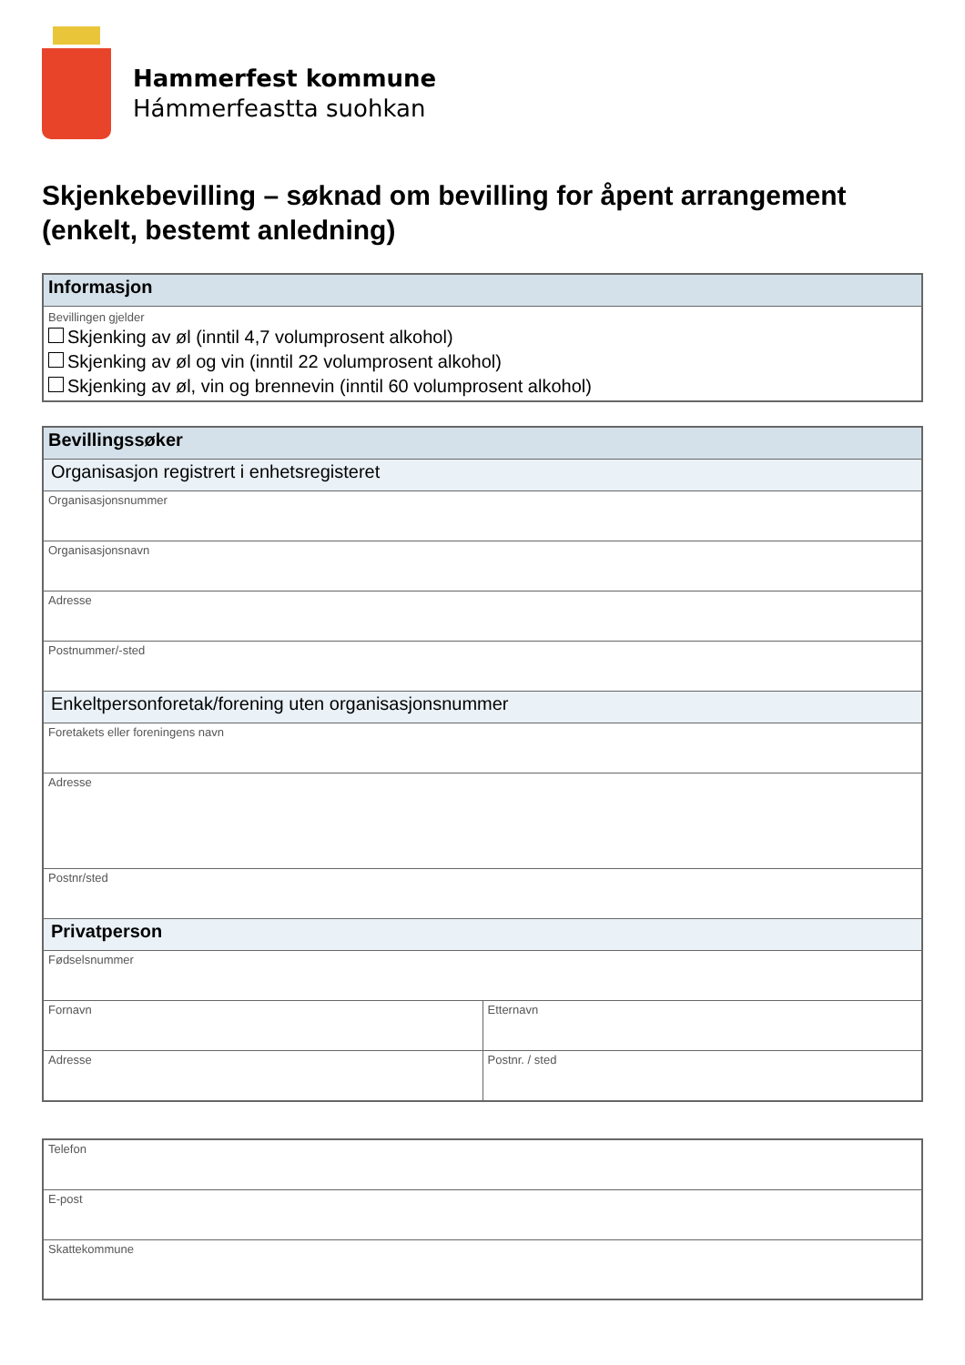Hammerfest kommune
Hámmerfeastta suohkan
Skjenkebevilling – søknad om bevilling for åpent arrangement (enkelt, bestemt anledning)
| Informasjon |
| --- |
| Bevillingen gjelder Skjenking av øl (inntil 4,7 volumprosent alkohol) Skjenking av øl og vin (inntil 22 volumprosent alkohol) Skjenking av øl, vin og brennevin (inntil 60 volumprosent alkohol) |
| Bevillingssøker | |
| --- | --- |
| Organisasjon registrert i enhetsregisteret | |
| Organisasjonsnummer | |
| Organisasjonsnavn | |
| Adresse | |
| Postnummer/-sted | |
| Enkeltpersonforetak/forening uten organisasjonsnummer | |
| Foretakets eller foreningens navn | |
| Adresse | |
| Postnr/sted | |
| Privatperson | |
| Fødselsnummer | |
| Fornavn | Etternavn |
| Adresse | Postnr. / sted |
| Telefon |
| E-post |
| Skattekommune |